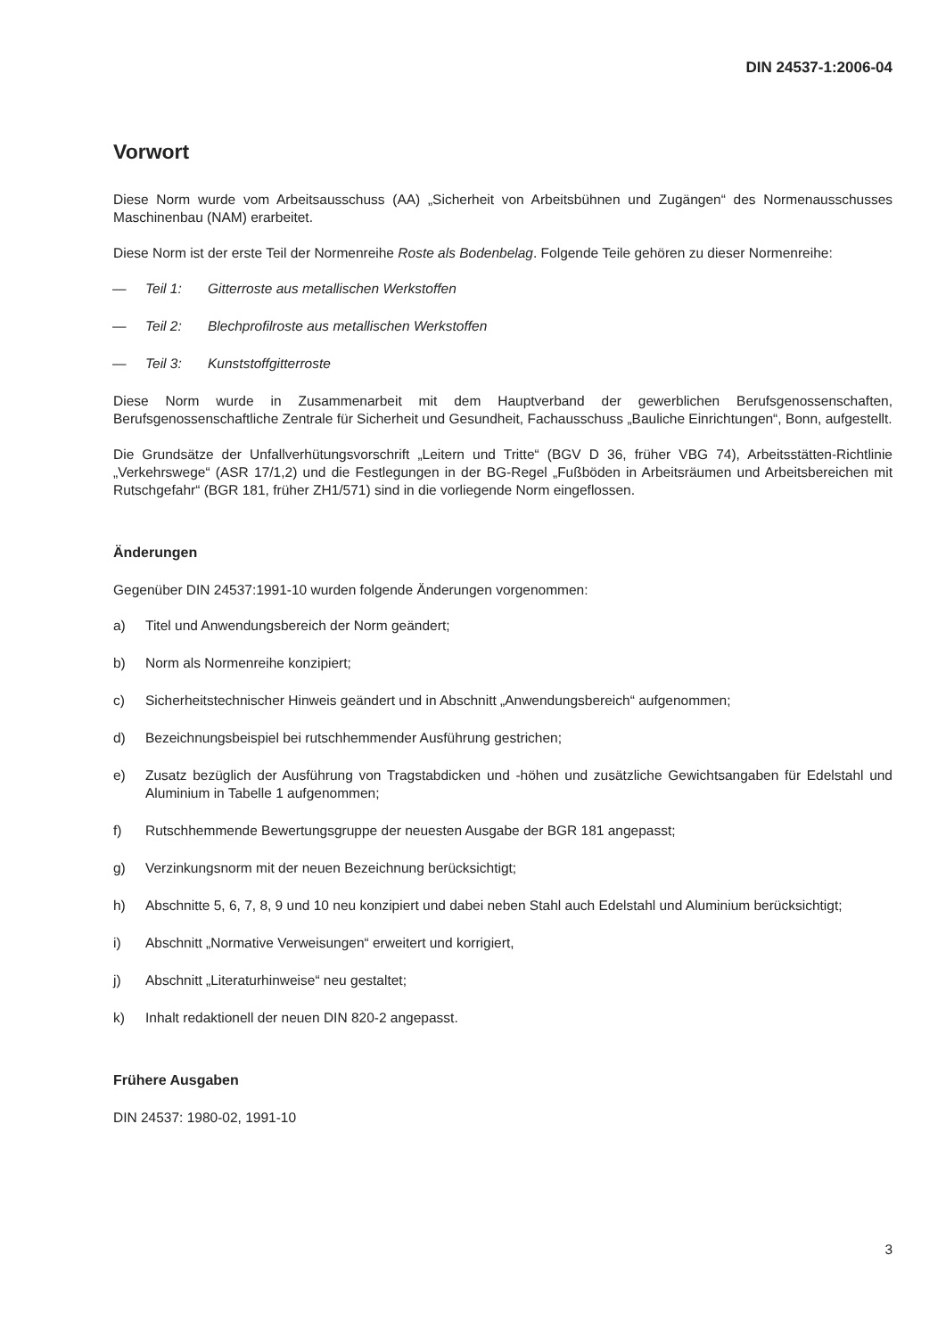DIN 24537-1:2006-04
Vorwort
Diese Norm wurde vom Arbeitsausschuss (AA) „Sicherheit von Arbeitsbühnen und Zugängen“ des Normenausschusses Maschinenbau (NAM) erarbeitet.
Diese Norm ist der erste Teil der Normenreihe Roste als Bodenbelag. Folgende Teile gehören zu dieser Normenreihe:
— Teil 1: Gitterroste aus metallischen Werkstoffen
— Teil 2: Blechprofilroste aus metallischen Werkstoffen
— Teil 3: Kunststoffgitterroste
Diese Norm wurde in Zusammenarbeit mit dem Hauptverband der gewerblichen Berufsgenossenschaften, Berufsgenossenschaftliche Zentrale für Sicherheit und Gesundheit, Fachausschuss „Bauliche Einrichtungen“, Bonn, aufgestellt.
Die Grundsätze der Unfallverhütungsvorschrift „Leitern und Tritte“ (BGV D 36, früher VBG 74), Arbeitsstätten-Richtlinie „Verkehrswege“ (ASR 17/1,2) und die Festlegungen in der BG-Regel „Fußböden in Arbeitsräumen und Arbeitsbereichen mit Rutschgefahr“ (BGR 181, früher ZH1/571) sind in die vorliegende Norm eingeflossen.
Änderungen
Gegenüber DIN 24537:1991-10 wurden folgende Änderungen vorgenommen:
a) Titel und Anwendungsbereich der Norm geändert;
b) Norm als Normenreihe konzipiert;
c) Sicherheitstechnischer Hinweis geändert und in Abschnitt „Anwendungsbereich“ aufgenommen;
d) Bezeichnungsbeispiel bei rutschhemmender Ausführung gestrichen;
e) Zusatz bezüglich der Ausführung von Tragstabdicken und -höhen und zusätzliche Gewichtsangaben für Edelstahl und Aluminium in Tabelle 1 aufgenommen;
f) Rutschhemmende Bewertungsgruppe der neuesten Ausgabe der BGR 181 angepasst;
g) Verzinkungsnorm mit der neuen Bezeichnung berücksichtigt;
h) Abschnitte 5, 6, 7, 8, 9 und 10 neu konzipiert und dabei neben Stahl auch Edelstahl und Aluminium berücksichtigt;
i) Abschnitt „Normative Verweisungen“ erweitert und korrigiert,
j) Abschnitt „Literaturhinweise“ neu gestaltet;
k) Inhalt redaktionell der neuen DIN 820-2 angepasst.
Frühere Ausgaben
DIN 24537: 1980-02, 1991-10
3